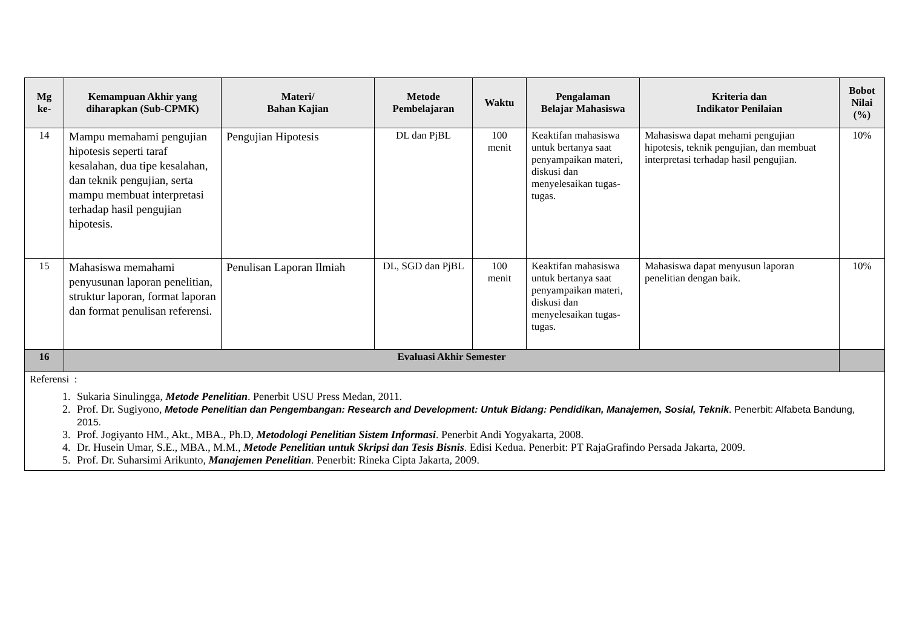| Mg ke- | Kemampuan Akhir yang diharapkan (Sub-CPMK) | Materi/ Bahan Kajian | Metode Pembelajaran | Waktu | Pengalaman Belajar Mahasiswa | Kriteria dan Indikator Penilaian | Bobot Nilai (%) |
| --- | --- | --- | --- | --- | --- | --- | --- |
| 14 | Mampu memahami pengujian hipotesis seperti taraf kesalahan, dua tipe kesalahan, dan teknik pengujian, serta mampu membuat interpretasi terhadap hasil pengujian hipotesis. | Pengujian Hipotesis | DL dan PjBL | 100 menit | Keaktifan mahasiswa untuk bertanya saat penyampaikan materi, diskusi dan menyelesaikan tugas-tugas. | Mahasiswa dapat mehami pengujian hipotesis, teknik pengujian, dan membuat interpretasi terhadap hasil pengujian. | 10% |
| 15 | Mahasiswa memahami penyusunan laporan penelitian, struktur laporan, format laporan dan format penulisan referensi. | Penulisan Laporan Ilmiah | DL, SGD dan PjBL | 100 menit | Keaktifan mahasiswa untuk bertanya saat penyampaikan materi, diskusi dan menyelesaikan tugas-tugas. | Mahasiswa dapat menyusun laporan penelitian dengan baik. | 10% |
| 16 | Evaluasi Akhir Semester | | | | | | |
| Referensi : 1. Sukaria Sinulingga, Metode Penelitian . Penerbit USU Press Medan, 2011. 2. Prof. Dr. Sugiyono, Metode Penelitian dan Pengembangan: Research and Development: Untuk Bidang: Pendidikan, Manajemen, Sosial, Teknik . Penerbit: Alfabeta Bandung, 2015. 3. Prof. Jogiyanto HM., Akt., MBA., Ph.D, Metodologi Penelitian Sistem Informasi . Penerbit Andi Yogyakarta, 2008. 4. Dr. Husein Umar, S.E., MBA., M.M., Metode Penelitian untuk Skripsi dan Tesis Bisnis . Edisi Kedua. Penerbit: PT RajaGrafindo Persada Jakarta, 2009. 5. Prof. Dr. Suharsimi Arikunto, Manajemen Penelitian . Penerbit: Rineka Cipta Jakarta, 2009. | | | | | | | |